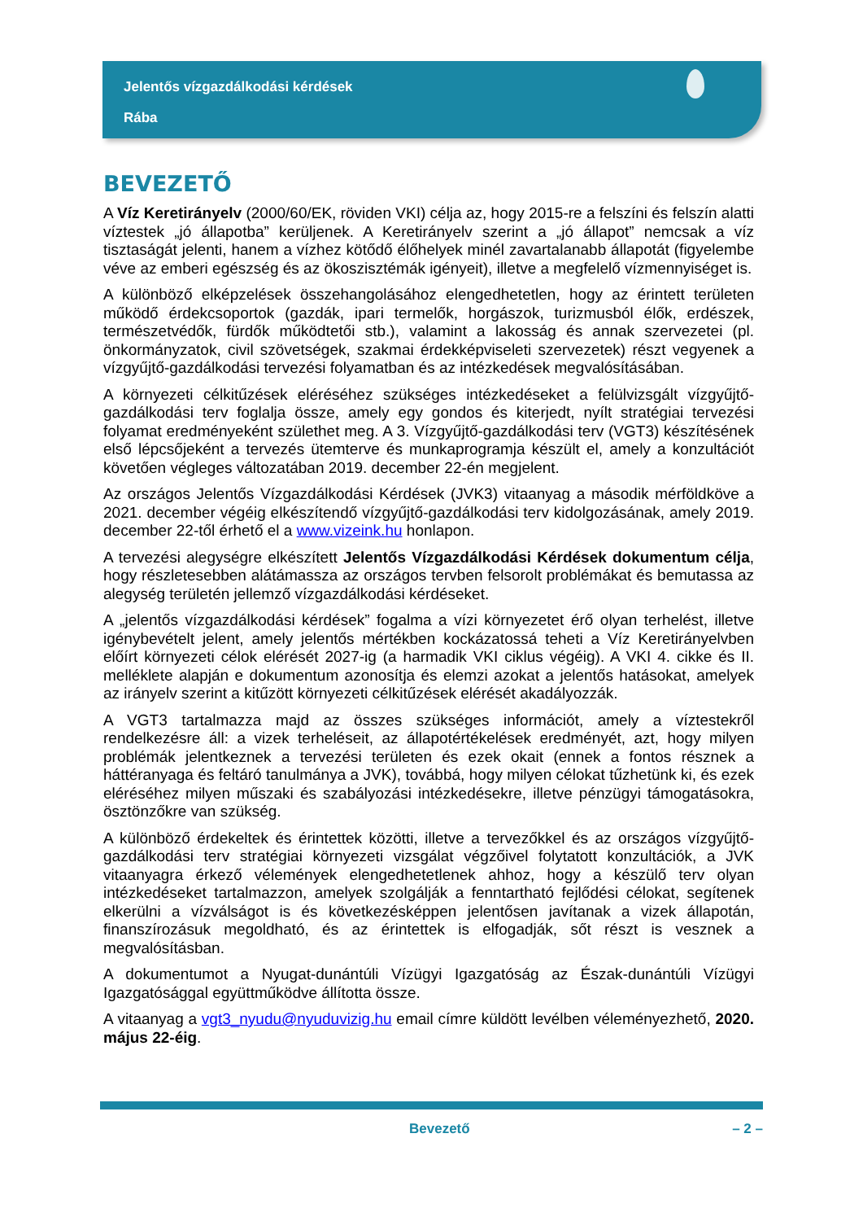Jelentős vízgazdálkodási kérdések
Rába
BEVEZETŐ
A Víz Keretirányelv (2000/60/EK, röviden VKI) célja az, hogy 2015-re a felszíni és felszín alatti víztestek „jó állapotba” kerüljenek. A Keretirányelv szerint a „jó állapot” nemcsak a víz tisztaságát jelenti, hanem a vízhez kötődő élőhelyek minél zavartalanabb állapotát (figyelembe véve az emberi egészség és az ökoszisztémák igényeit), illetve a megfelelő vízmennyiséget is.
A különböző elképzelések összehangolásához elengedhetetlen, hogy az érintett területen működő érdekcsoportok (gazdák, ipari termelők, horgászok, turizmusból élők, erdészek, természetvédők, fürdők működtetői stb.), valamint a lakosság és annak szervezetei (pl. önkormányzatok, civil szövetségek, szakmai érdekképviseleti szervezetek) részt vegyenek a vízgyűjtő-gazdálkodási tervezési folyamatban és az intézkedések megvalósításában.
A környezeti célkitűzések eléréséhez szükséges intézkedéseket a felülvizsgált vízgyűjtő-gazdálkodási terv foglalja össze, amely egy gondos és kiterjedt, nyílt stratégiai tervezési folyamat eredményeként születhet meg. A 3. Vízgyűjtő-gazdálkodási terv (VGT3) készítésének első lépcsőjeként a tervezés ütemterve és munkaprogramja készült el, amely a konzultációt követően végleges változatában 2019. december 22-én megjelent.
Az országos Jelentős Vízgazdálkodási Kérdések (JVK3) vitaanyag a második mérföldköve a 2021. december végéig elkészítendő vízgyűjtő-gazdálkodási terv kidolgozásának, amely 2019. december 22-től érhető el a www.vizeink.hu honlapon.
A tervezési alegységre elkészített Jelentős Vízgazdálkodási Kérdések dokumentum célja, hogy részletesebben alátámassza az országos tervben felsorolt problémákat és bemutassa az alegység területén jellemző vízgazdálkodási kérdéseket.
A „jelentős vízgazdálkodási kérdések” fogalma a vízi környezetet érő olyan terhelést, illetve igénybevételt jelent, amely jelentős mértékben kockázatossá teheti a Víz Keretirányelvben előírt környezeti célok elérését 2027-ig (a harmadik VKI ciklus végéig). A VKI 4. cikke és II. melléklete alapján e dokumentum azonosítja és elemzi azokat a jelentős hatásokat, amelyek az irányelv szerint a kitűzött környezeti célkitűzések elérését akadályozzák.
A VGT3 tartalmazza majd az összes szükséges információt, amely a víztestekről rendelkezésre áll: a vizek terheléseit, az állapotértékelések eredményét, azt, hogy milyen problémák jelentkeznek a tervezési területen és ezek okait (ennek a fontos résznek a háttéranyaga és feltáró tanulmánya a JVK), továbbá, hogy milyen célokat tűzhetünk ki, és ezek eléréséhez milyen műszaki és szabályozási intézkedésekre, illetve pénzügyi támogatásokra, ösztönzőkre van szükség.
A különböző érdekeltek és érintettek közötti, illetve a tervezőkkel és az országos vízgyűjtő-gazdálkodási terv stratégiai környezeti vizsgálat végzőivel folytatott konzultációk, a JVK vitaanyagra érkező vélemények elengedhetetlenek ahhoz, hogy a készülő terv olyan intézkedéseket tartalmazzon, amelyek szolgálják a fenntartható fejlődési célokat, segítenek elkerülni a vízválságot is és következésképpen jelentősen javítanak a vizek állapotán, finanszírozásuk megoldható, és az érintettek is elfogadják, sőt részt is vesznek a megvalósításban.
A dokumentumot a Nyugat-dunántúli Vízügyi Igazgatóság az Észak-dunántúli Vízügyi Igazgatósággal együttműködve állította össze.
A vitaanyag a vgt3_nyudu@nyuduvizig.hu email címre küldött levélben véleményezhető, 2020. május 22-éig.
Bevezető – 2 –